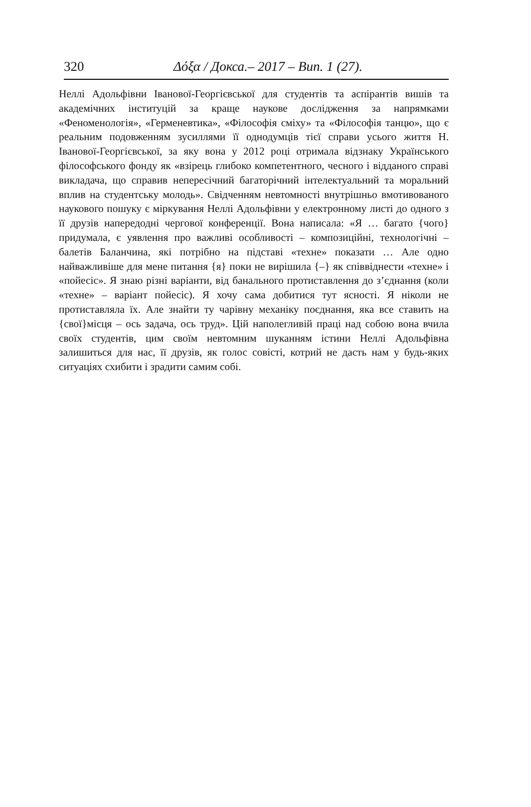320 Δόξα / Докса.– 2017 – Вип. 1 (27).
Неллі Адольфівни Іванової-Георгієвської для студентів та аспірантів вишів та академічних інституцій за краще наукове дослідження за напрямками «Феноменологія», «Герменевтика», «Філософія сміху» та «Філософія танцю», що є реальним подовженням зусиллями її однодумців тієї справи усього життя Н. Іванової-Георгієвської, за яку вона у 2012 році отримала відзнаку Українського філософського фонду як «взірець глибоко компетентного, чесного і відданого справі викладача, що справив непересічний багаторічний інтелектуальний та моральний вплив на студентську молодь». Свідченням невтомності внутрішньо вмотивованого наукового пошуку є міркування Неллі Адольфівни у електронному листі до одного з її друзів напередодні чергової конференції. Вона написала: «Я … багато {чого}придумала, є уявлення про важливі особливості – композиційні, технологічні – балетів Баланчина, які потрібно на підставі «техне» показати … Але одно найважливіше для мене питання {я} поки не вирішила {–} як співвіднести «техне» і «пойесіс». Я знаю різні варіанти, від банального протиставлення до з’єднання (коли «техне» – варіант пойесіс). Я хочу сама добитися тут ясності. Я ніколи не протиставляла їх. Але знайти ту чарівну механіку поєднання, яка все ставить на {свої}місця – ось задача, ось труд». Цій наполегливій праці над собою вона вчила своїх студентів, цим своїм невтомним шуканням істини Неллі Адольфівна залишиться для нас, її друзів, як голос совісті, котрий не дасть нам у будь-яких ситуаціях схибити і зрадити самим собі.